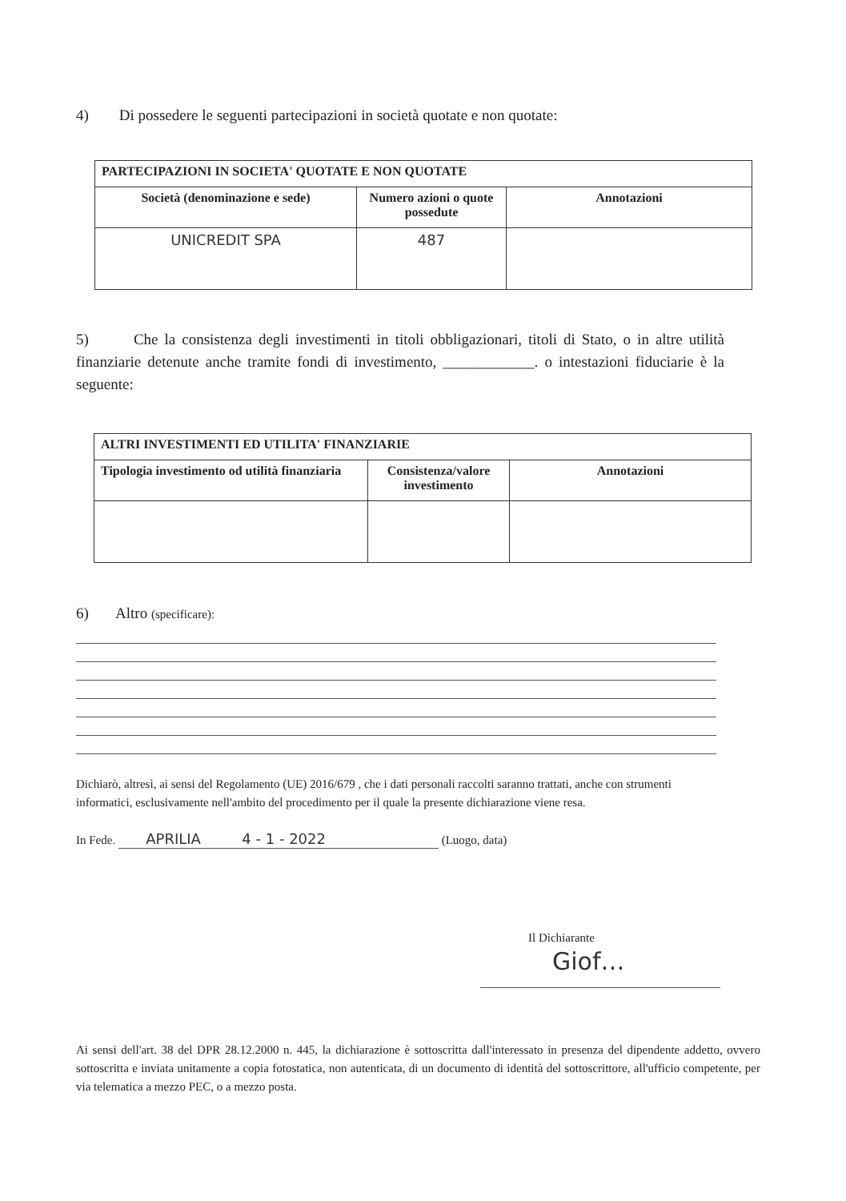4) Di possedere le seguenti partecipazioni in società quotate e non quotate:
| PARTECIPAZIONI IN SOCIETA' QUOTATE E NON QUOTATE | | |
| --- | --- | --- |
| Società (denominazione e sede) | Numero azioni o quote possedute | Annotazioni |
| UNICREDIT SPA | 487 | |
5) Che la consistenza degli investimenti in titoli obbligazionari, titoli di Stato, o in altre utilità finanziarie detenute anche tramite fondi di investimento, ____________. o intestazioni fiduciarie è la seguente:
| ALTRI INVESTIMENTI ED UTILITA' FINANZIARIE | | |
| --- | --- | --- |
| Tipologia investimento od utilità finanziaria | Consistenza/valore investimento | Annotazioni |
6) Altro (specificare):
Dichiarò, altresì, ai sensi del Regolamento (UE) 2016/679 , che i dati personali raccolti saranno trattati, anche con strumenti informatici, esclusivamente nell'ambito del procedimento per il quale la presente dichiarazione viene resa.
In Fede. APRILIA 4 - 1 - 2022 (Luogo, data)
Il Dichiarante
Giof…
Ai sensi dell'art. 38 del DPR 28.12.2000 n. 445, la dichiarazione è sottoscritta dall'interessato in presenza del dipendente addetto, ovvero sottoscritta e inviata unitamente a copia fotostatica, non autenticata, di un documento di identità del sottoscrittore, all'ufficio competente, per via telematica a mezzo PEC, o a mezzo posta.